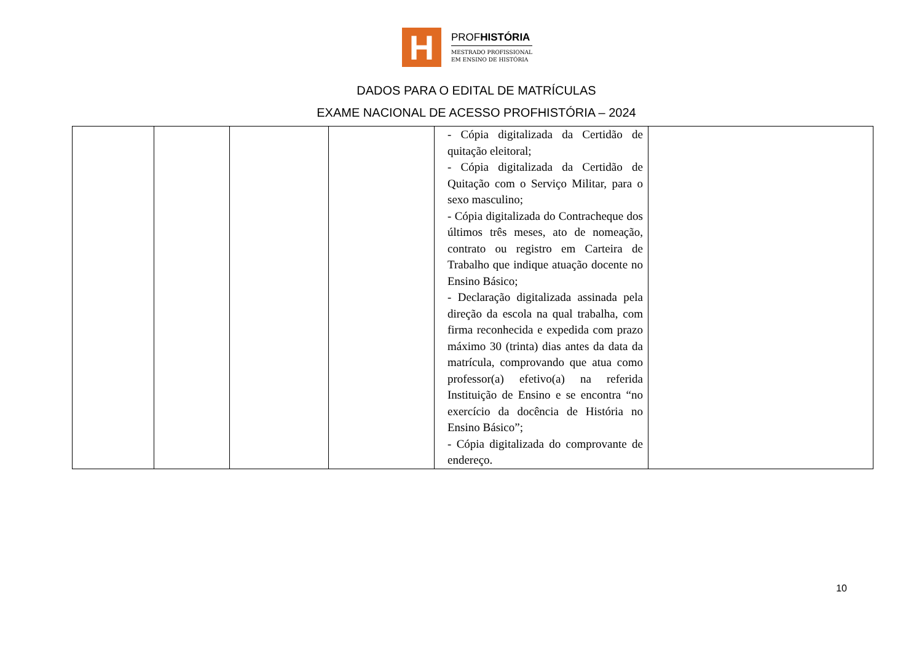H
PROFHISTÓRIA
MESTRADO PROFISSIONAL
EM ENSINO DE HISTÓRIA
DADOS PARA O EDITAL DE MATRÍCULAS
EXAME NACIONAL DE ACESSO PROFHISTÓRIA – 2024
| | | | | - Cópia digitalizada da Certidão de quitação eleitoral; - Cópia digitalizada da Certidão de Quitação com o Serviço Militar, para o sexo masculino; - Cópia digitalizada do Contracheque dos últimos três meses, ato de nomeação, contrato ou registro em Carteira de Trabalho que indique atuação docente no Ensino Básico; - Declaração digitalizada assinada pela direção da escola na qual trabalha, com firma reconhecida e expedida com prazo máximo 30 (trinta) dias antes da data da matrícula, comprovando que atua como professor(a) efetivo(a) na referida Instituição de Ensino e se encontra “no exercício da docência de História no Ensino Básico”; - Cópia digitalizada do comprovante de endereço. | |
10